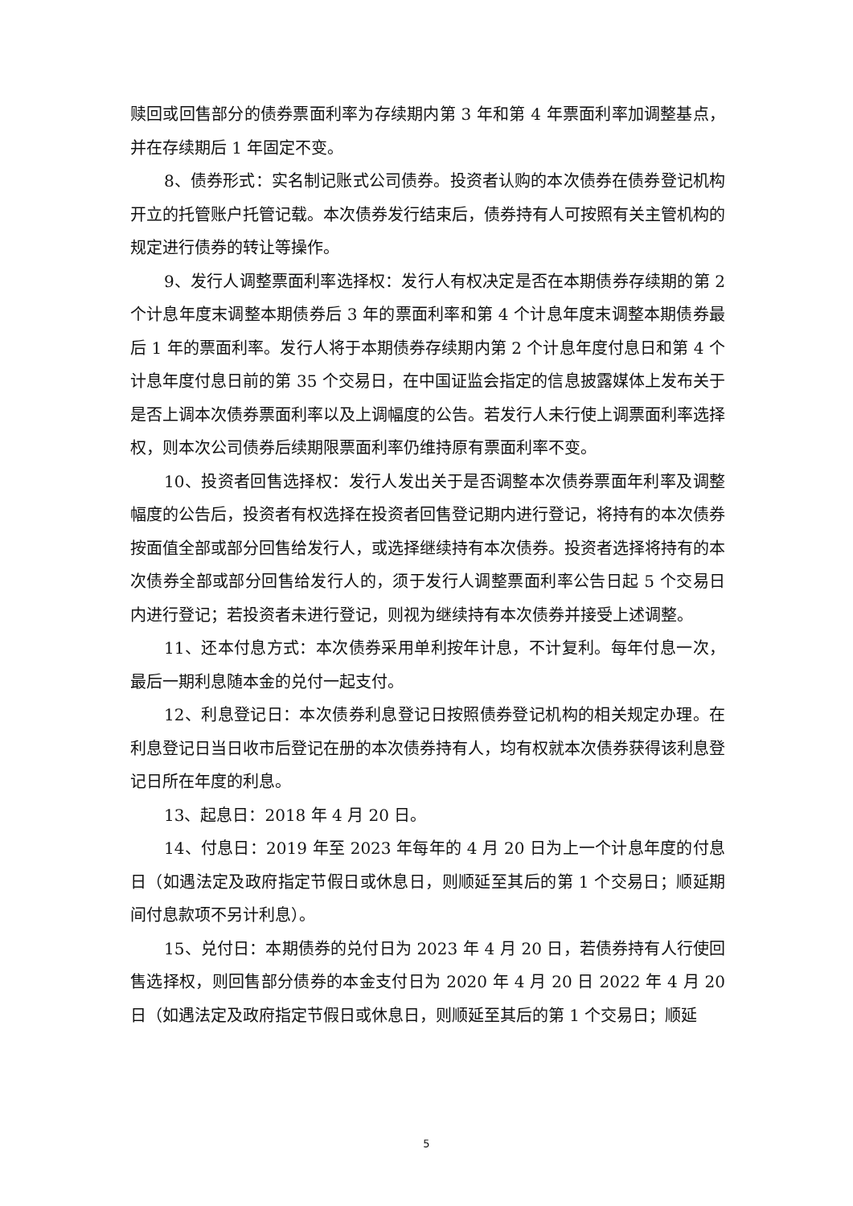赎回或回售部分的债券票面利率为存续期内第 3 年和第 4 年票面利率加调整基点，并在存续期后 1 年固定不变。
8、债券形式：实名制记账式公司债券。投资者认购的本次债券在债券登记机构开立的托管账户托管记载。本次债券发行结束后，债券持有人可按照有关主管机构的规定进行债券的转让等操作。
9、发行人调整票面利率选择权：发行人有权决定是否在本期债券存续期的第 2 个计息年度末调整本期债券后 3 年的票面利率和第 4 个计息年度末调整本期债券最后 1 年的票面利率。发行人将于本期债券存续期内第 2 个计息年度付息日和第 4 个计息年度付息日前的第 35 个交易日，在中国证监会指定的信息披露媒体上发布关于是否上调本次债券票面利率以及上调幅度的公告。若发行人未行使上调票面利率选择权，则本次公司债券后续期限票面利率仍维持原有票面利率不变。
10、投资者回售选择权：发行人发出关于是否调整本次债券票面年利率及调整幅度的公告后，投资者有权选择在投资者回售登记期内进行登记，将持有的本次债券按面值全部或部分回售给发行人，或选择继续持有本次债券。投资者选择将持有的本次债券全部或部分回售给发行人的，须于发行人调整票面利率公告日起 5 个交易日内进行登记；若投资者未进行登记，则视为继续持有本次债券并接受上述调整。
11、还本付息方式：本次债券采用单利按年计息，不计复利。每年付息一次，最后一期利息随本金的兑付一起支付。
12、利息登记日：本次债券利息登记日按照债券登记机构的相关规定办理。在利息登记日当日收市后登记在册的本次债券持有人，均有权就本次债券获得该利息登记日所在年度的利息。
13、起息日：2018 年 4 月 20 日。
14、付息日：2019 年至 2023 年每年的 4 月 20 日为上一个计息年度的付息日（如遇法定及政府指定节假日或休息日，则顺延至其后的第 1 个交易日；顺延期间付息款项不另计利息）。
15、兑付日：本期债券的兑付日为 2023 年 4 月 20 日，若债券持有人行使回售选择权，则回售部分债券的本金支付日为 2020 年 4 月 20 日 2022 年 4 月 20 日（如遇法定及政府指定节假日或休息日，则顺延至其后的第 1 个交易日；顺延
5